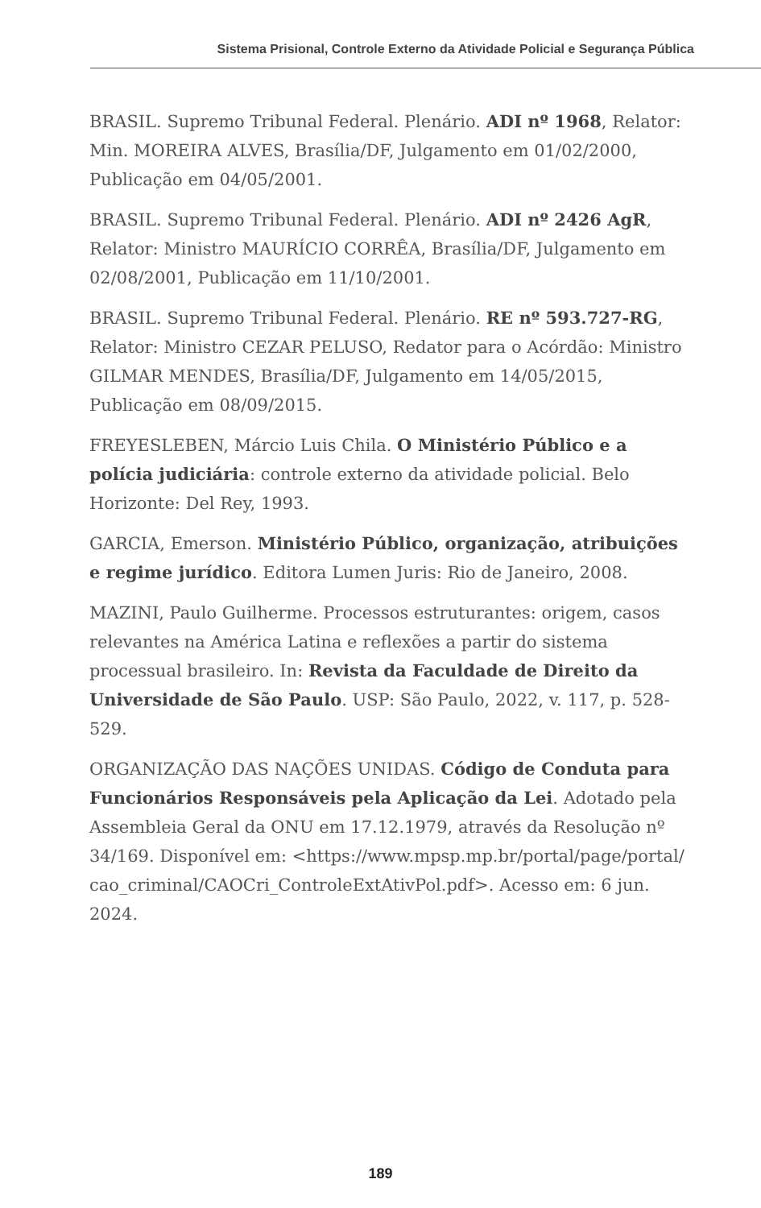Sistema Prisional, Controle Externo da Atividade Policial e Segurança Pública
BRASIL. Supremo Tribunal Federal. Plenário. ADI nº 1968, Relator: Min. MOREIRA ALVES, Brasília/DF, Julgamento em 01/02/2000, Publicação em 04/05/2001.
BRASIL. Supremo Tribunal Federal. Plenário. ADI nº 2426 AgR, Relator: Ministro MAURÍCIO CORRÊA, Brasília/DF, Julgamento em 02/08/2001, Publicação em 11/10/2001.
BRASIL. Supremo Tribunal Federal. Plenário. RE nº 593.727-RG, Relator: Ministro CEZAR PELUSO, Redator para o Acórdão: Ministro GILMAR MENDES, Brasília/DF, Julgamento em 14/05/2015, Publicação em 08/09/2015.
FREYESLEBEN, Márcio Luis Chila. O Ministério Público e a polícia judiciária: controle externo da atividade policial. Belo Horizonte: Del Rey, 1993.
GARCIA, Emerson. Ministério Público, organização, atribuições e regime jurídico. Editora Lumen Juris: Rio de Janeiro, 2008.
MAZINI, Paulo Guilherme. Processos estruturantes: origem, casos relevantes na América Latina e reflexões a partir do sistema processual brasileiro. In: Revista da Faculdade de Direito da Universidade de São Paulo. USP: São Paulo, 2022, v. 117, p. 528-529.
ORGANIZAÇÃO DAS NAÇÕES UNIDAS. Código de Conduta para Funcionários Responsáveis pela Aplicação da Lei. Adotado pela Assembleia Geral da ONU em 17.12.1979, através da Resolução nº 34/169. Disponível em: <https://www.mpsp.mp.br/portal/page/portal/ cao_criminal/CAOCri_ControleExtAtivPol.pdf>. Acesso em: 6 jun. 2024.
189